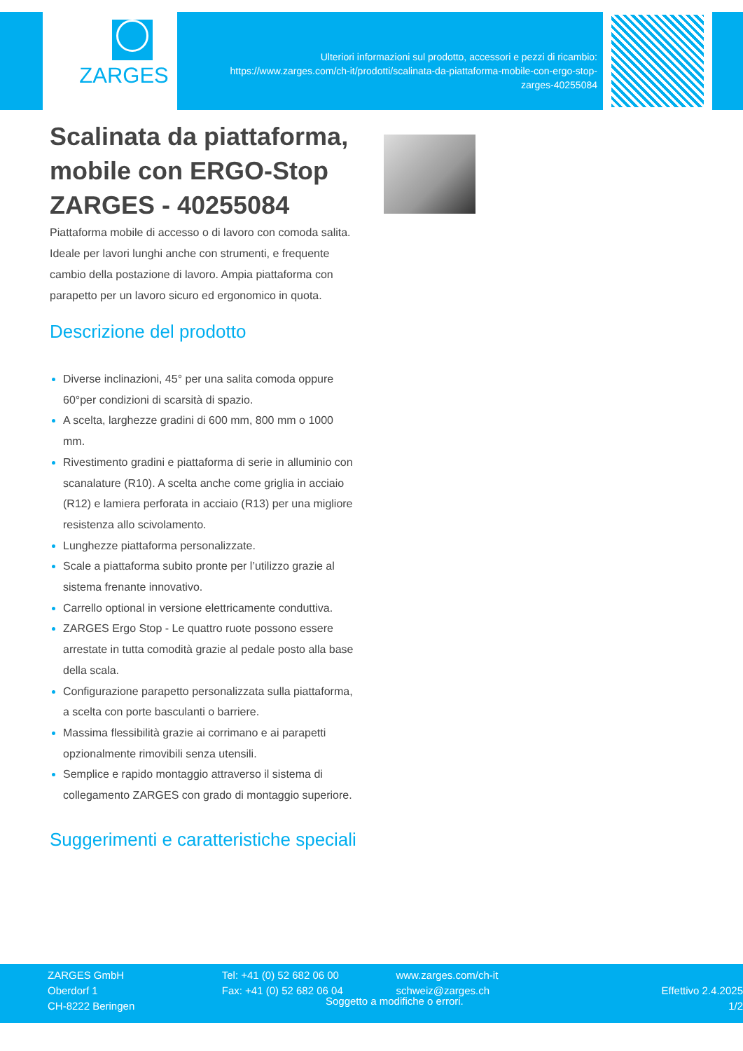ZARGES
Ulteriori informazioni sul prodotto, accessori e pezzi di ricambio:
https://www.zarges.com/ch-it/prodotti/scalinata-da-piattaforma-mobile-con-ergo-stop-
zarges-40255084
Scalinata da piattaforma, mobile con ERGO-Stop ZARGES - 40255084
Piattaforma mobile di accesso o di lavoro con comoda salita. Ideale per lavori lunghi anche con strumenti, e frequente cambio della postazione di lavoro. Ampia piattaforma con parapetto per un lavoro sicuro ed ergonomico in quota.
Descrizione del prodotto
Diverse inclinazioni, 45° per una salita comoda oppure 60°per condizioni di scarsità di spazio.
A scelta, larghezze gradini di 600 mm, 800 mm o 1000 mm.
Rivestimento gradini e piattaforma di serie in alluminio con scanalature (R10). A scelta anche come griglia in acciaio (R12) e lamiera perforata in acciaio (R13) per una migliore resistenza allo scivolamento.
Lunghezze piattaforma personalizzate.
Scale a piattaforma subito pronte per l’utilizzo grazie al sistema frenante innovativo.
Carrello optional in versione elettricamente conduttiva.
ZARGES Ergo Stop - Le quattro ruote possono essere arrestate in tutta comodità grazie al pedale posto alla base della scala.
Configurazione parapetto personalizzata sulla piattaforma, a scelta con porte basculanti o barriere.
Massima flessibilità grazie ai corrimano e ai parapetti opzionalmente rimovibili senza utensili.
Semplice e rapido montaggio attraverso il sistema di collegamento ZARGES con grado di montaggio superiore.
Suggerimenti e caratteristiche speciali
ZARGES GmbH
Oberdorf 1
CH-8222 Beringen
Tel: +41 (0) 52 682 06 00
Fax: +41 (0) 52 682 06 04
www.zarges.com/ch-it
schweiz@zarges.ch
Effettivo 2.4.2025
1/2
Soggetto a modifiche o errori.